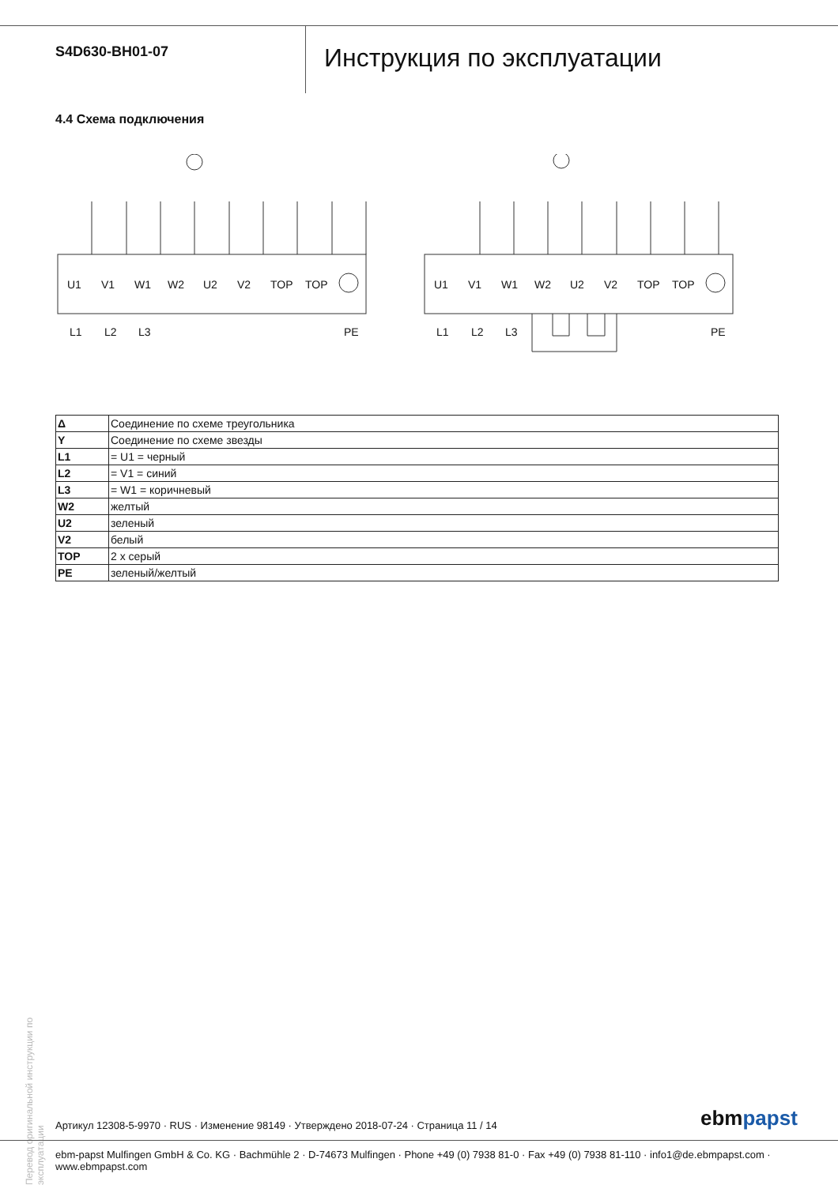S4D630-BH01-07
Инструкция по эксплуатации
4.4 Схема подключения
U1
V1
W1
W2
U2
V2
TOP
TOP
U1
V1
W1
W2
U2
V2
TOP
TOP
L1
L2
L3
PE
L1
L2
L3
PE
| Δ | Соединение по схеме треугольника |
| Y | Соединение по схеме звезды |
| L1 | = U1 = черный |
| L2 | = V1 = синий |
| L3 | = W1 = коричневый |
| W2 | желтый |
| U2 | зеленый |
| V2 | белый |
| TOP | 2 x серый |
| PE | зеленый/желтый |
Перевод оригинальной инструкции по эксплуатации
Артикул 12308-5-9970 · RUS · Изменение 98149 · Утверждено 2018-07-24 · Страница 11 / 14
ebmpapst
ebm-papst Mulfingen GmbH & Co. KG · Bachmühle 2 · D-74673 Mulfingen · Phone +49 (0) 7938 81-0 · Fax +49 (0) 7938 81-110 · info1@de.ebmpapst.com · www.ebmpapst.com